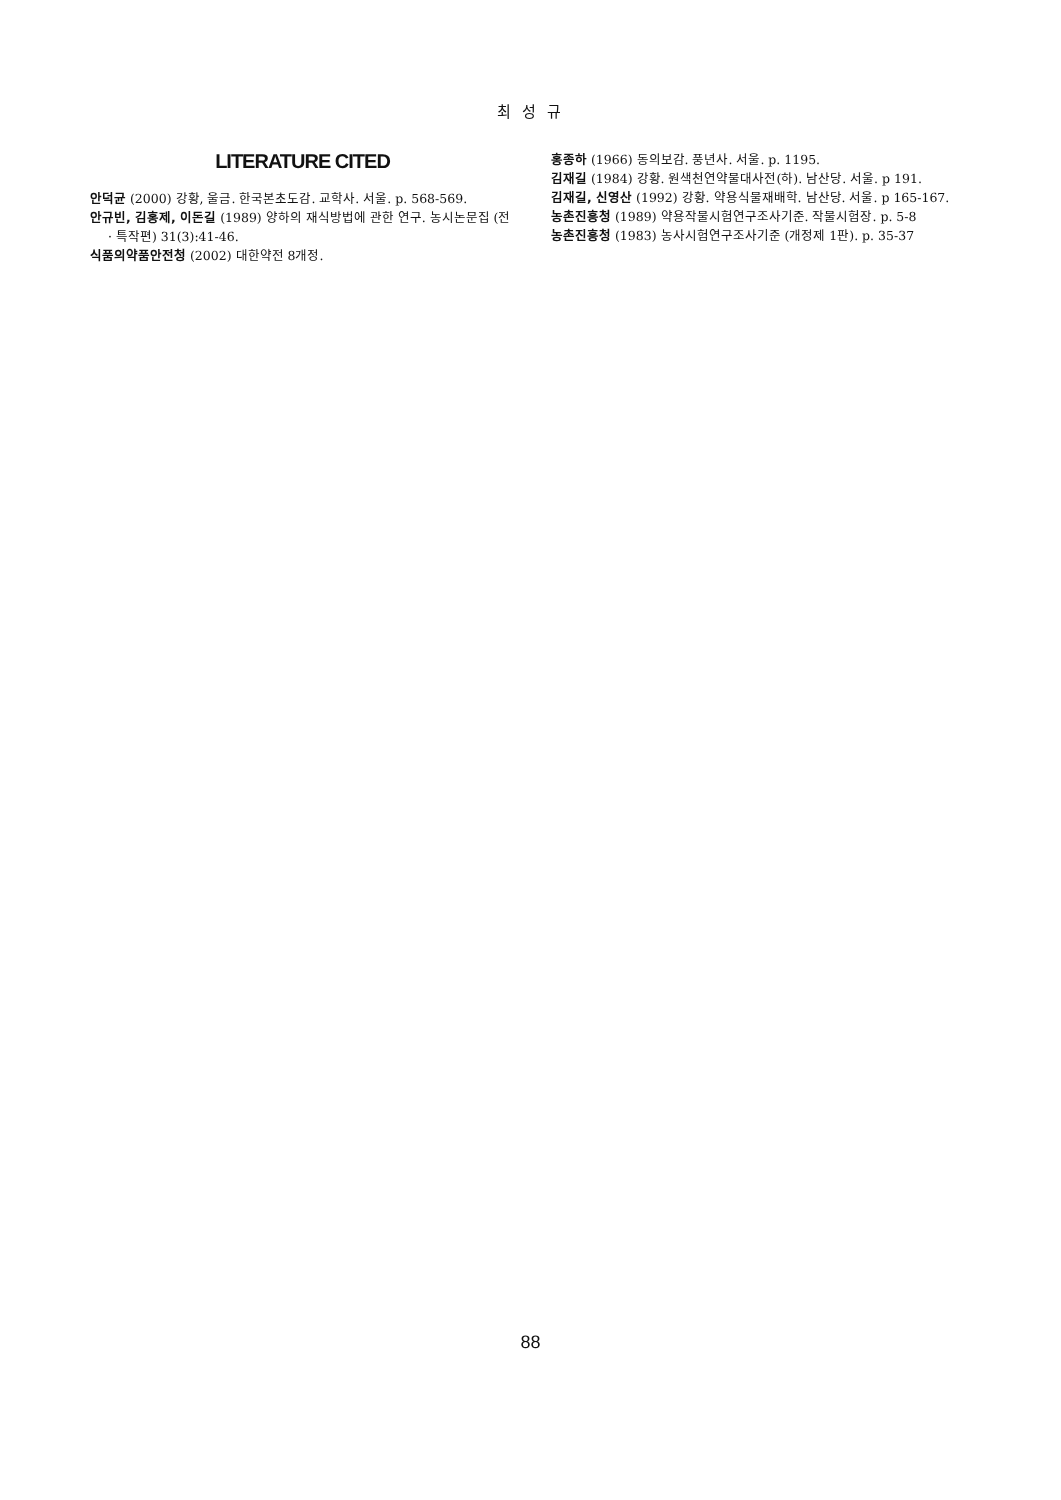최 성 규
LITERATURE CITED
안덕균 (2000) 강황, 울금. 한국본초도감. 교학사. 서울. p. 568-569.
안규빈, 김홍제, 이돈길 (1989) 양하의 재식방법에 관한 연구. 농시논문집 (전 · 특작편) 31(3):41-46.
식품의약품안전청 (2002) 대한약전 8개정.
홍종하 (1966) 동의보감. 풍년사. 서울. p. 1195.
김재길 (1984) 강황. 원색천연약물대사전(하). 남산당. 서울. p 191.
김재길, 신영산 (1992) 강황. 약용식물재배학. 남산당. 서울. p 165-167.
농촌진흥청 (1989) 약용작물시험연구조사기준. 작물시험장. p. 5-8
농촌진흥청 (1983) 농사시험연구조사기준 (개정제 1판). p. 35-37
88